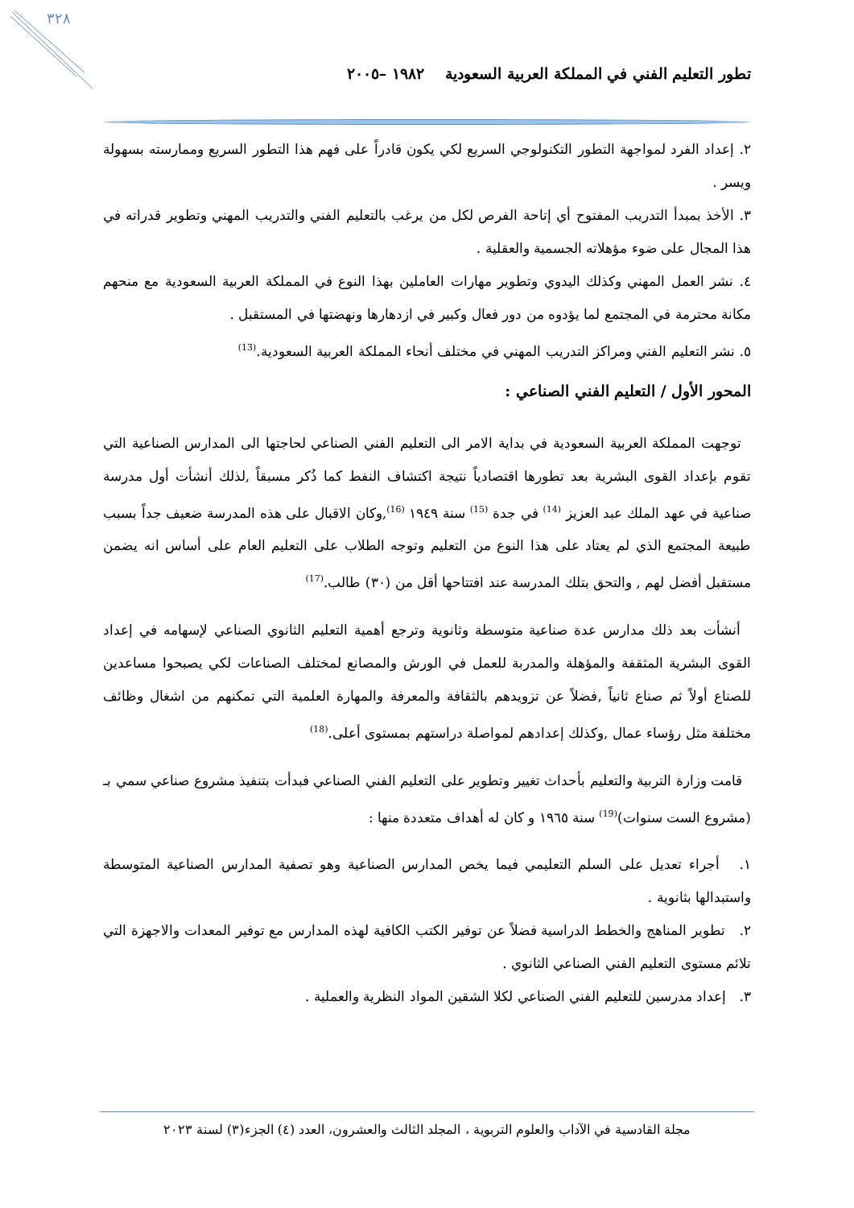٣٢٨
تطور التعليم الفني في المملكة العربية السعودية ١٩٨٢ –٢٠٠٥
٢. إعداد الفرد لمواجهة التطور التكنولوجي السريع لكي يكون قادراً على فهم هذا التطور السريع وممارسته بسهولة ويسر .
٣. الأخذ بمبدأ التدريب المفتوح أي إتاحة الفرص لكل من يرغب بالتعليم الفني والتدريب المهني وتطوير قدراته في هذا المجال على ضوء مؤهلاته الجسمية والعقلية .
٤. نشر العمل المهني وكذلك اليدوي وتطوير مهارات العاملين بهذا النوع في المملكة العربية السعودية مع منحهم مكانة محترمة في المجتمع لما يؤدوه من دور فعال وكبير في ازدهارها ونهضتها في المستقبل .
٥. نشر التعليم الفني ومراكز التدريب المهني في مختلف أنحاء المملكة العربية السعودية.<sup>(13)</sup>
المحور الأول / التعليم الفني الصناعي :
توجهت المملكة العربية السعودية في بداية الامر الى التعليم الفني الصناعي لحاجتها الى المدارس الصناعية التي تقوم بإعداد القوى البشرية بعد تطورها اقتصادياً نتيجة اكتشاف النفط كما ذُكر مسبقاً ,لذلك أنشأت أول مدرسة صناعية في عهد الملك عبد العزيز <sup>(14)</sup> في جدة <sup>(15)</sup> سنة ١٩٤٩ <sup>(16)</sup>,وكان الاقبال على هذه المدرسة ضعيف جداً بسبب طبيعة المجتمع الذي لم يعتاد على هذا النوع من التعليم وتوجه الطلاب على التعليم العام على أساس انه يضمن مستقبل أفضل لهم , والتحق بتلك المدرسة عند افتتاحها أقل من (٣٠) طالب.<sup>(17)</sup>
أنشأت بعد ذلك مدارس عدة صناعية متوسطة وثانوية وترجع أهمية التعليم الثانوي الصناعي لإسهامه في إعداد القوى البشرية المثقفة والمؤهلة والمدربة للعمل في الورش والمصانع لمختلف الصناعات لكي يصبحوا مساعدين للصناع أولاً ثم صناع ثانياً ,فضلاً عن تزويدهم بالثقافة والمعرفة والمهارة العلمية التي تمكنهم من اشغال وظائف مختلفة مثل رؤساء عمال ,وكذلك إعدادهم لمواصلة دراستهم بمستوى أعلى.<sup>(18)</sup>
قامت وزارة التربية والتعليم بأحداث تغيير وتطوير على التعليم الفني الصناعي فبدأت بتنفيذ مشروع صناعي سمي بـ (مشروع الست سنوات)<sup>(19)</sup> سنة ١٩٦٥ و كان له أهداف متعددة منها :
١. أجراء تعديل على السلم التعليمي فيما يخص المدارس الصناعية وهو تصفية المدارس الصناعية المتوسطة واستبدالها بثانوية .
٢. تطوير المناهج والخطط الدراسية فضلاً عن توفير الكتب الكافية لهذه المدارس مع توفير المعدات والاجهزة التي تلائم مستوى التعليم الفني الصناعي الثانوي .
٣. إعداد مدرسين للتعليم الفني الصناعي لكلا الشقين المواد النظرية والعملية .
مجلة القادسية في الآداب والعلوم التربوية ، المجلد الثالث والعشرون، العدد (٤) الجزء(٣) لسنة ٢٠٢٣